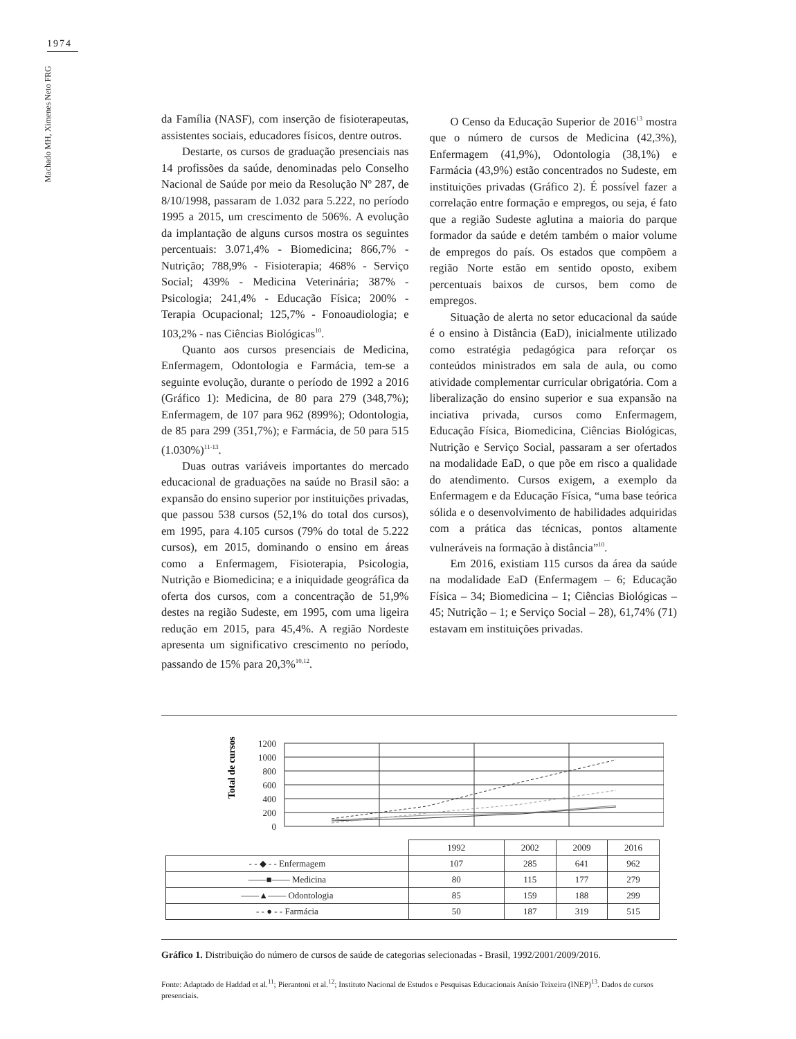1974
Machado MH, Ximenes Neto FRG
da Família (NASF), com inserção de fisioterapeutas, assistentes sociais, educadores físicos, dentre outros.
Destarte, os cursos de graduação presenciais nas 14 profissões da saúde, denominadas pelo Conselho Nacional de Saúde por meio da Resolução Nº 287, de 8/10/1998, passaram de 1.032 para 5.222, no período 1995 a 2015, um crescimento de 506%. A evolução da implantação de alguns cursos mostra os seguintes percentuais: 3.071,4% - Biomedicina; 866,7% - Nutrição; 788,9% - Fisioterapia; 468% - Serviço Social; 439% - Medicina Veterinária; 387% - Psicologia; 241,4% - Educação Física; 200% - Terapia Ocupacional; 125,7% - Fonoaudiologia; e 103,2% - nas Ciências Biológicas<sup>10</sup>.
Quanto aos cursos presenciais de Medicina, Enfermagem, Odontologia e Farmácia, tem-se a seguinte evolução, durante o período de 1992 a 2016 (Gráfico 1): Medicina, de 80 para 279 (348,7%); Enfermagem, de 107 para 962 (899%); Odontologia, de 85 para 299 (351,7%); e Farmácia, de 50 para 515 (1.030%)<sup>11-13</sup>.
Duas outras variáveis importantes do mercado educacional de graduações na saúde no Brasil são: a expansão do ensino superior por instituições privadas, que passou 538 cursos (52,1% do total dos cursos), em 1995, para 4.105 cursos (79% do total de 5.222 cursos), em 2015, dominando o ensino em áreas como a Enfermagem, Fisioterapia, Psicologia, Nutrição e Biomedicina; e a iniquidade geográfica da oferta dos cursos, com a concentração de 51,9% destes na região Sudeste, em 1995, com uma ligeira redução em 2015, para 45,4%. A região Nordeste apresenta um significativo crescimento no período, passando de 15% para 20,3%<sup>10,12</sup>.
O Censo da Educação Superior de 2016<sup>13</sup> mostra que o número de cursos de Medicina (42,3%), Enfermagem (41,9%), Odontologia (38,1%) e Farmácia (43,9%) estão concentrados no Sudeste, em instituições privadas (Gráfico 2). É possível fazer a correlação entre formação e empregos, ou seja, é fato que a região Sudeste aglutina a maioria do parque formador da saúde e detém também o maior volume de empregos do país. Os estados que compõem a região Norte estão em sentido oposto, exibem percentuais baixos de cursos, bem como de empregos.
Situação de alerta no setor educacional da saúde é o ensino à Distância (EaD), inicialmente utilizado como estratégia pedagógica para reforçar os conteúdos ministrados em sala de aula, ou como atividade complementar curricular obrigatória. Com a liberalização do ensino superior e sua expansão na inciativa privada, cursos como Enfermagem, Educação Física, Biomedicina, Ciências Biológicas, Nutrição e Serviço Social, passaram a ser ofertados na modalidade EaD, o que põe em risco a qualidade do atendimento. Cursos exigem, a exemplo da Enfermagem e da Educação Física, “uma base teórica sólida e o desenvolvimento de habilidades adquiridas com a prática das técnicas, pontos altamente vulneráveis na formação à distância”<sup>10</sup>.
Em 2016, existiam 115 cursos da área da saúde na modalidade EaD (Enfermagem – 6; Educação Física – 34; Biomedicina – 1; Ciências Biológicas – 45; Nutrição – 1; e Serviço Social – 28), 61,74% (71) estavam em instituições privadas.
Total de cursos
1200
1000
800
600
400
200
0
| | 1992 | 2002 | 2009 | 2016 |
| - - ◆ - - Enfermagem | 107 | 285 | 641 | 962 |
| ——■—— Medicina | 80 | 115 | 177 | 279 |
| ——▲—— Odontologia | 85 | 159 | 188 | 299 |
| - - ● - - Farmácia | 50 | 187 | 319 | 515 |
Gráfico 1. Distribuição do número de cursos de saúde de categorias selecionadas - Brasil, 1992/2001/2009/2016.
Fonte: Adaptado de Haddad et al.<sup>11</sup>; Pierantoni et al.<sup>12</sup>; Instituto Nacional de Estudos e Pesquisas Educacionais Anísio Teixeira (INEP)<sup>13</sup>. Dados de cursos presenciais.